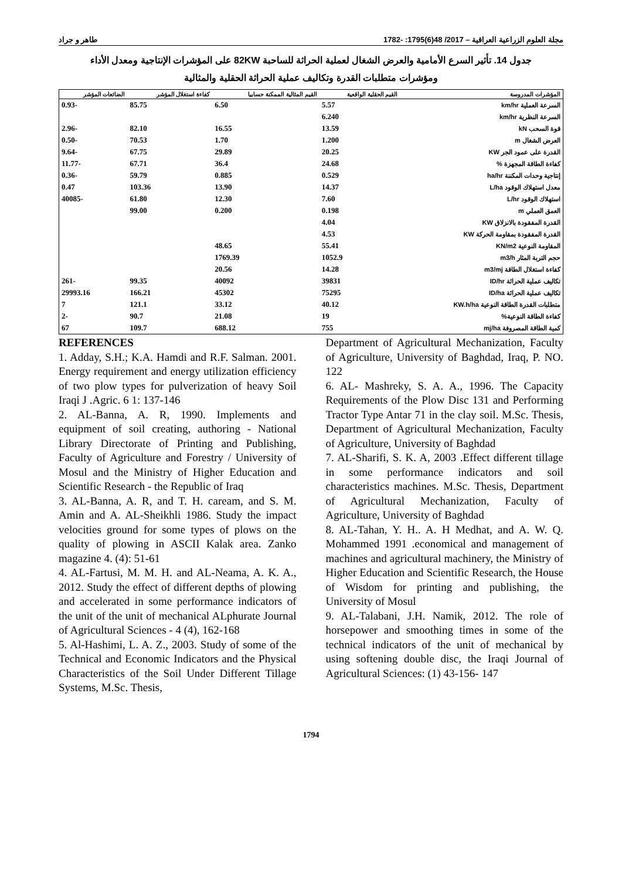مجلة العلوم الزراعية العراقية – 2017/ 48(6)1795: -1782 طاهر و جراد
جدول 14. تأثير السرع الأمامية والعرض الشغال لعملية الحراثة للساحبة 82KW على المؤشرات الإنتاجية ومعدل الأداء
ومؤشرات متطلبات القدرة وتكاليف عملية الحراثة الحقلية والمثالية
| المؤشرات المدروسة | القيم الحقلية الواقعية | القيم المثالية الممكنة حسابيا | كفاءة استغلال المؤشر | الضائعات المؤشر |
| --- | --- | --- | --- | --- |
| السرعة العملية km/hr | 5.57 | 6.50 | 85.75 | -0.93 |
| السرعة النظرية km/hr | 6.240 | | | |
| قوة السحب kN | 13.59 | 16.55 | 82.10 | -2.96 |
| العرض الشغال m | 1.200 | 1.70 | 70.53 | -0.50 |
| القدرة على عمود الجر KW | 20.25 | 29.89 | 67.75 | -9.64 |
| كفاءة الطاقة المجهزة % | 24.68 | 36.4 | 67.71 | -11.77 |
| إنتاجية وحدات المكننة ha/hr | 0.529 | 0.885 | 59.79 | -0.36 |
| معدل استهلاك الوقود L/ha | 14.37 | 13.90 | 103.36 | 0.47 |
| استهلاك الوقود L/hr | 7.60 | 12.30 | 61.80 | -40085 |
| العمق العملي m | 0.198 | 0.200 | 99.00 | |
| القدرة المفقودة بالانزلاق KW | 4.04 | | | |
| القدرة المفقودة بمقاومة الحركة KW | 4.53 | | | |
| المقاومة النوعية KN/m2 | 55.41 | 48.65 | | |
| حجم التربة المثار m3/h | 1052.9 | 1769.39 | | |
| كفاءة استغلال الطاقة m3/mj | 14.28 | 20.56 | | |
| تكاليف عملية الحراثة ID/hr | 39831 | 40092 | 99.35 | -261 |
| تكاليف عملية الحراثة ID/ha | 75295 | 45302 | 166.21 | 29993.16 |
| متطلبات القدرة الطاقة النوعية KW.h/ha | 40.12 | 33.12 | 121.1 | 7 |
| كفاءة الطاقة النوعية% | 19 | 21.08 | 90.7 | -2 |
| كمية الطاقة المصروفة mj/ha | 755 | 688.12 | 109.7 | 67 |
REFERENCES
1. Adday, S.H.; K.A. Hamdi and R.F. Salman. 2001. Energy requirement and energy utilization efficiency of two plow types for pulverization of heavy Soil Iraqi J .Agric. 6 1: 137-146
2. AL-Banna, A. R, 1990. Implements and equipment of soil creating, authoring - National Library Directorate of Printing and Publishing, Faculty of Agriculture and Forestry / University of Mosul and the Ministry of Higher Education and Scientific Research - the Republic of Iraq
3. AL-Banna, A. R, and T. H. caream, and S. M. Amin and A. AL-Sheikhli 1986. Study the impact velocities ground for some types of plows on the quality of plowing in ASCII Kalak area. Zanko magazine 4. (4): 51-61
4. AL-Fartusi, M. M. H. and AL-Neama, A. K. A., 2012. Study the effect of different depths of plowing and accelerated in some performance indicators of the unit of the unit of mechanical ALphurate Journal of Agricultural Sciences - 4 (4), 162-168
5. Al-Hashimi, L. A. Z., 2003. Study of some of the Technical and Economic Indicators and the Physical Characteristics of the Soil Under Different Tillage Systems, M.Sc. Thesis,
Department of Agricultural Mechanization, Faculty of Agriculture, University of Baghdad, Iraq, P. NO. 122
6. AL- Mashreky, S. A. A., 1996. The Capacity Requirements of the Plow Disc 131 and Performing Tractor Type Antar 71 in the clay soil. M.Sc. Thesis, Department of Agricultural Mechanization, Faculty of Agriculture, University of Baghdad
7. AL-Sharifi, S. K. A, 2003 .Effect different tillage in some performance indicators and soil characteristics machines. M.Sc. Thesis, Department of Agricultural Mechanization, Faculty of Agriculture, University of Baghdad
8. AL-Tahan, Y. H.. A. H Medhat, and A. W. Q. Mohammed 1991 .economical and management of machines and agricultural machinery, the Ministry of Higher Education and Scientific Research, the House of Wisdom for printing and publishing, the University of Mosul
9. AL-Talabani, J.H. Namik, 2012. The role of horsepower and smoothing times in some of the technical indicators of the unit of mechanical by using softening double disc, the Iraqi Journal of Agricultural Sciences: (1) 43-156- 147
1794